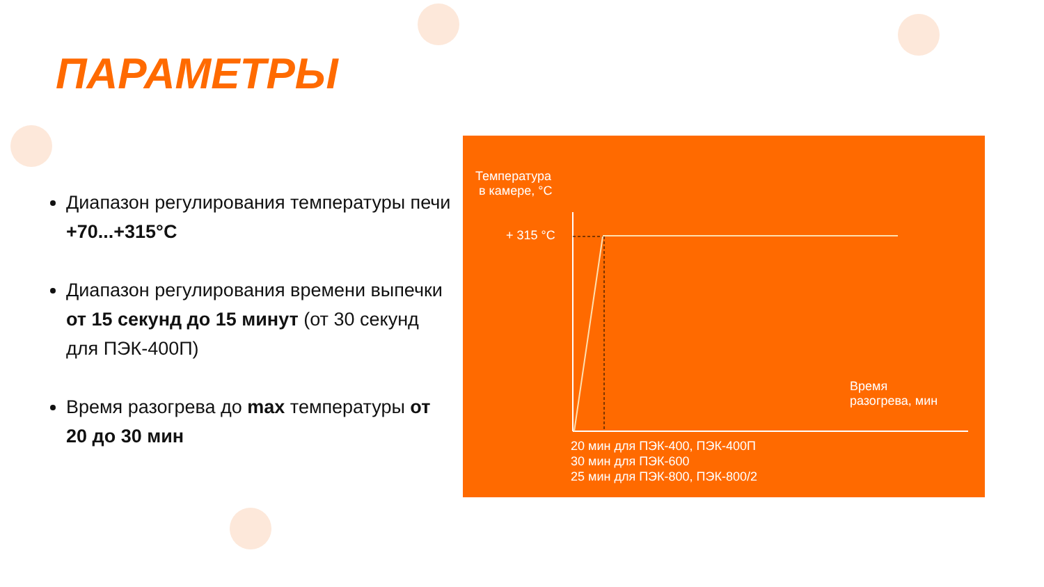ПАРАМЕТРЫ
Диапазон регулирования температуры печи +70...+315°C
Диапазон регулирования времени выпечки от 15 секунд до 15 минут (от 30 секунд для ПЭК-400П)
Время разогрева до max температуры от 20 до 30 мин
Температура
в камере, °C
+ 315 °C
Время
разогрева, мин
20 мин для ПЭК-400, ПЭК-400П
30 мин для ПЭК-600
25 мин для ПЭК-800, ПЭК-800/2